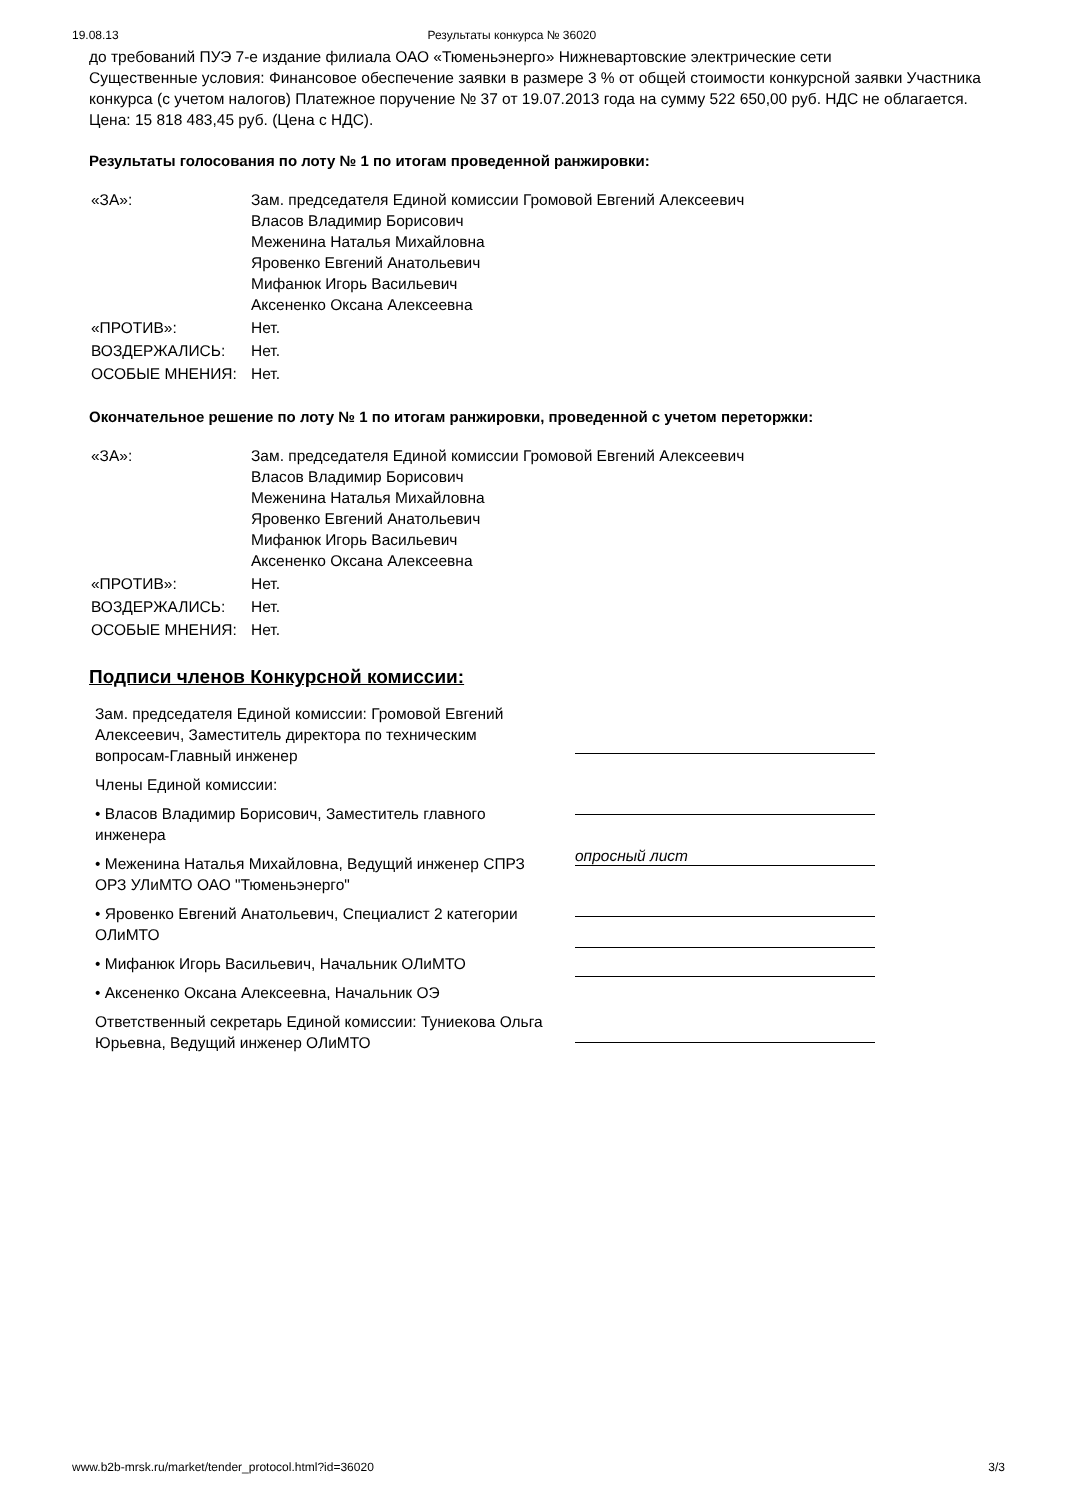19.08.13 Результаты конкурса № 36020
до требований ПУЭ 7-е издание филиала ОАО «Тюменьэнерго» Нижневартовские электрические сети
Существенные условия: Финансовое обеспечение заявки в размере 3 % от общей стоимости конкурсной заявки Участника конкурса (с учетом налогов) Платежное поручение № 37 от 19.07.2013 года на сумму 522 650,00 руб. НДС не облагается.
Цена: 15 818 483,45 руб. (Цена с НДС).
Результаты голосования по лоту № 1 по итогам проведенной ранжировки:
| «ЗА»: | Зам. председателя Единой комиссии Громовой Евгений Алексеевич Власов Владимир Борисович Меженина Наталья Михайловна Яровенко Евгений Анатольевич Мифанюк Игорь Васильевич Аксененко Оксана Алексеевна |
| «ПРОТИВ»: | Нет. |
| ВОЗДЕРЖАЛИСЬ: | Нет. |
| ОСОБЫЕ МНЕНИЯ: | Нет. |
Окончательное решение по лоту № 1 по итогам ранжировки, проведенной с учетом переторжки:
| «ЗА»: | Зам. председателя Единой комиссии Громовой Евгений Алексеевич Власов Владимир Борисович Меженина Наталья Михайловна Яровенко Евгений Анатольевич Мифанюк Игорь Васильевич Аксененко Оксана Алексеевна |
| «ПРОТИВ»: | Нет. |
| ВОЗДЕРЖАЛИСЬ: | Нет. |
| ОСОБЫЕ МНЕНИЯ: | Нет. |
Подписи членов Конкурсной комиссии:
Зам. председателя Единой комиссии: Громовой Евгений Алексеевич, Заместитель директора по техническим вопросам-Главный инженер
Члены Единой комиссии:
• Власов Владимир Борисович, Заместитель главного инженера
• Меженина Наталья Михайловна, Ведущий инженер СПРЗ ОРЗ УЛиМТО ОАО "Тюменьэнерго"
• Яровенко Евгений Анатольевич, Специалист 2 категории ОЛиМТО
• Мифанюк Игорь Васильевич, Начальник ОЛиМТО
• Аксененко Оксана Алексеевна, Начальник ОЭ
Ответственный секретарь Единой комиссии: Туниекова Ольга Юрьевна, Ведущий инженер ОЛиМТО
опросный лист
www.b2b-mrsk.ru/market/tender_protocol.html?id=36020 3/3